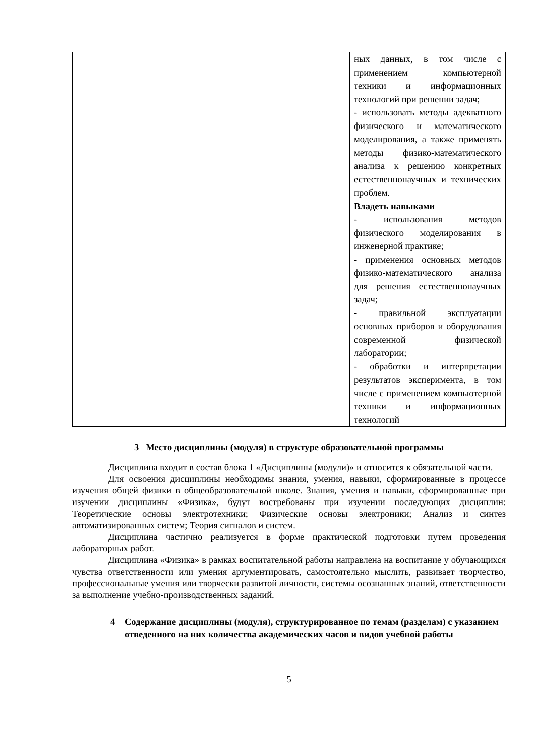| | | ных данных, в том числе с применением компьютерной техники и информационных технологий при решении задач; - использовать методы адекватного физического и математического моделирования, а также применять методы физико-математического анализа к решению конкретных естественнонаучных и технических проблем. Владеть навыками - использования методов физического моделирования в инженерной практике; - применения основных методов физико-математического анализа для решения естественнонаучных задач; - правильной эксплуатации основных приборов и оборудования современной физической лаборатории; - обработки и интерпретации результатов эксперимента, в том числе с применением компьютерной техники и информационных технологий |
3 Место дисциплины (модуля) в структуре образовательной программы
Дисциплина входит в состав блока 1 «Дисциплины (модули)» и относится к обязательной части.
Для освоения дисциплины необходимы знания, умения, навыки, сформированные в процессе изучения общей физики в общеобразовательной школе. Знания, умения и навыки, сформированные при изучении дисциплины «Физика», будут востребованы при изучении последующих дисциплин: Теоретические основы электротехники; Физические основы электроники; Анализ и синтез автоматизированных систем; Теория сигналов и систем.
Дисциплина частично реализуется в форме практической подготовки путем проведения лабораторных работ.
Дисциплина «Физика» в рамках воспитательной работы направлена на воспитание у обучающихся чувства ответственности или умения аргументировать, самостоятельно мыслить, развивает творчество, профессиональные умения или творчески развитой личности, системы осознанных знаний, ответственности за выполнение учебно-производственных заданий.
4 Содержание дисциплины (модуля), структурированное по темам (разделам) с указанием отведенного на них количества академических часов и видов учебной работы
5